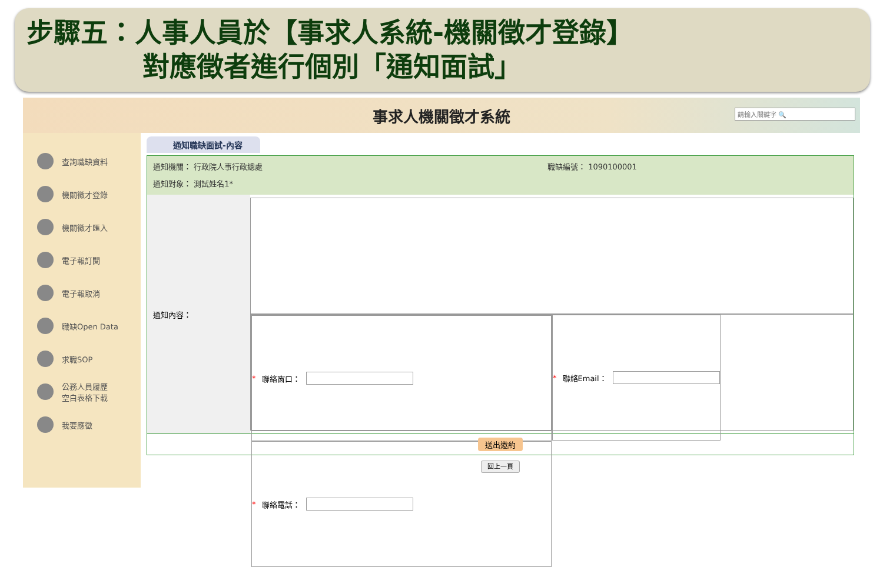步驟五：人事人員於【事求人系統-機關徵才登錄】
對應徵者進行個別「通知面試」
事求人機關徵才系統
請輸入關鍵字 🔍
查詢職缺資料
機關徵才登錄
機關徵才匯入
電子報訂閱
電子報取消
職缺Open Data
求職SOP
公務人員履歷
空白表格下載
我要應徵
通知職缺面試-內容
通知機關： 行政院人事行政總處 職缺編號： 1090100001
通知對象： 測試姓名1*
通知內容：
* 聯絡窗口：
* 聯絡電話：
* 聯絡Email：
送出邀約
回上一頁